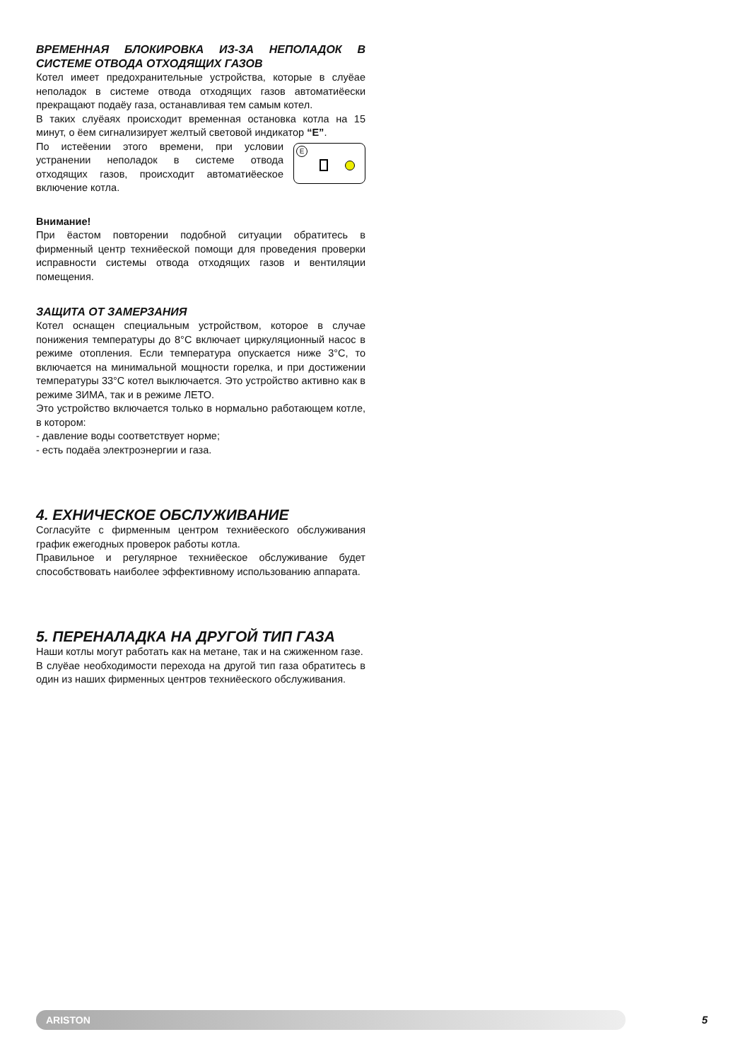ВРЕМЕННАЯ БЛОКИРОВКА ИЗ-ЗА НЕПОЛАДОК В СИСТЕМЕ ОТВОДА ОТХОДЯЩИХ ГАЗОВ
Котел имеет предохранительные устройства, которые в слуёае неполадок в системе отвода отходящих газов автоматиёески прекращают подаёу газа, останавливая тем самым котел.
В таких слуёаях происходит временная остановка котла на 15 минут, о ёем сигнализирует желтый световой индикатор “E”.
E
По истеёении этого времени, при условии устранении неполадок в системе отвода отходящих газов, происходит автоматиёеское включение котла.
Внимание!
При ёастом повторении подобной ситуации обратитесь в фирменный центр техниёеской помощи для проведения проверки исправности системы отвода отходящих газов и вентиляции помещения.
ЗАЩИТА ОТ ЗАМЕРЗАНИЯ
Котел оснащен специальным устройством, которое в случае понижения температуры до 8°C включает циркуляционный насос в режиме отопления. Если температура опускается ниже 3°C, то включается на минимальной мощности горелка, и при достижении температуры 33°C котел выключается. Это устройство активно как в режиме ЗИМА, так и в режиме ЛЕТО.
Это устройство включается только в нормально работающем котле, в котором:
- давление воды соответствует норме;
- есть подаёа электроэнергии и газа.
4. ЕХНИЧЕСКОЕ ОБСЛУЖИВАНИЕ
Согласуйте с фирменным центром техниёеского обслуживания график ежегодных проверок работы котла.
Правильное и регулярное техниёеское обслуживание будет способствовать наиболее эффективному использованию аппарата.
5. ПЕРЕНАЛАДКА НА ДРУГОЙ ТИП ГАЗА
Наши котлы могут работать как на метане, так и на сжиженном газе.
В слуёае необходимости перехода на другой тип газа обратитесь в один из наших фирменных центров техниёеского обслуживания.
ARISTON
5